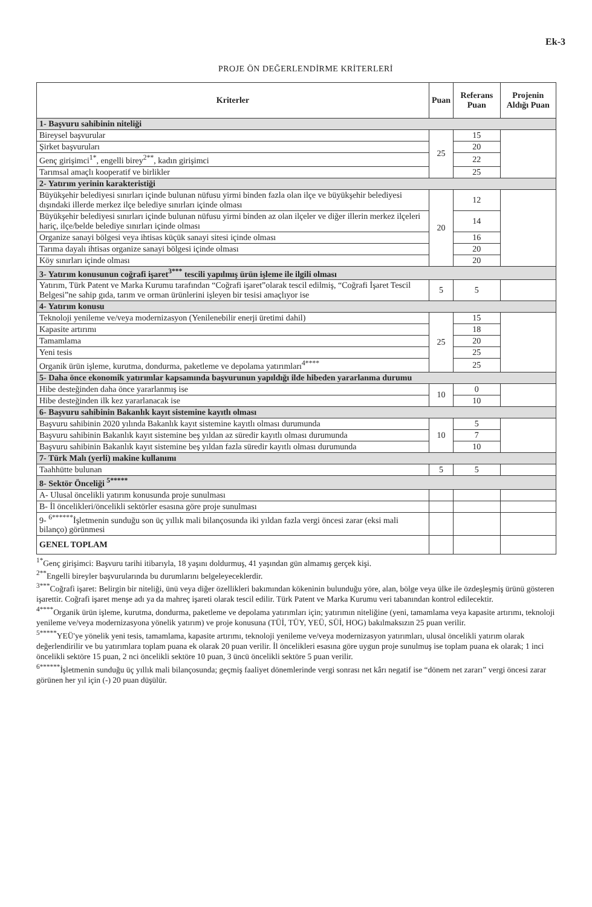Ek-3
PROJE ÖN DEĞERLENDİRME KRİTERLERİ
| Kriterler | Puan | Referans Puan | Projenin Aldığı Puan |
| --- | --- | --- | --- |
| 1- Başvuru sahibinin niteliği | | | |
| Bireysel başvurular | 25 | 15 | |
| Şirket başvuruları | | 20 | |
| Genç girişimci<sup>1*</sup>, engelli birey<sup>2**</sup>, kadın girişimci | | 22 | |
| Tarımsal amaçlı kooperatif ve birlikler | | 25 | |
| 2- Yatırım yerinin karakteristiği | | | |
| Büyükşehir belediyesi sınırları içinde bulunan nüfusu yirmi binden fazla olan ilçe ve büyükşehir belediyesi dışındaki illerde merkez ilçe belediye sınırları içinde olması | 20 | 12 | |
| Büyükşehir belediyesi sınırları içinde bulunan nüfusu yirmi binden az olan ilçeler ve diğer illerin merkez ilçeleri hariç, ilçe/belde belediye sınırları içinde olması | | 14 | |
| Organize sanayi bölgesi veya ihtisas küçük sanayi sitesi içinde olması | | 16 | |
| Tarıma dayalı ihtisas organize sanayi bölgesi içinde olması | | 20 | |
| Köy sınırları içinde olması | | 20 | |
| 3- Yatırım konusunun coğrafi işaret<sup>3***</sup> tescili yapılmış ürün işleme ile ilgili olması | | | |
| Yatırım, Türk Patent ve Marka Kurumu tarafından “Coğrafi işaret”olarak tescil edilmiş, “Coğrafi İşaret Tescil Belgesi”ne sahip gıda, tarım ve orman ürünlerini işleyen bir tesisi amaçlıyor ise | 5 | 5 | |
| 4- Yatırım konusu | | | |
| Teknoloji yenileme ve/veya modernizasyon (Yenilenebilir enerji üretimi dahil) | 25 | 15 | |
| Kapasite artırımı | | 18 | |
| Tamamlama | | 20 | |
| Yeni tesis | | 25 | |
| Organik ürün işleme, kurutma, dondurma, paketleme ve depolama yatırımları<sup>4****</sup> | | 25 | |
| 5- Daha önce ekonomik yatırımlar kapsamında başvurunun yapıldığı ilde hibeden yararlanma durumu | | | |
| Hibe desteğinden daha önce yararlanmış ise | 10 | 0 | |
| Hibe desteğinden ilk kez yararlanacak ise | | 10 | |
| 6- Başvuru sahibinin Bakanlık kayıt sistemine kayıtlı olması | | | |
| Başvuru sahibinin 2020 yılında Bakanlık kayıt sistemine kayıtlı olması durumunda | 10 | 5 | |
| Başvuru sahibinin Bakanlık kayıt sistemine beş yıldan az süredir kayıtlı olması durumunda | | 7 | |
| Başvuru sahibinin Bakanlık kayıt sistemine beş yıldan fazla süredir kayıtlı olması durumunda | | 10 | |
| 7- Türk Malı (yerli) makine kullanımı | | | |
| Taahhütte bulunan | 5 | 5 | |
| 8- Sektör Önceliği <sup>5*****</sup> | | | |
| A- Ulusal öncelikli yatırım konusunda proje sunulması | | | |
| B- İl öncelikleri/öncelikli sektörler esasına göre proje sunulması | | | |
| 9- <sup>6******</sup>İşletmenin sunduğu son üç yıllık mali bilançosunda iki yıldan fazla vergi öncesi zarar (eksi mali bilanço) görünmesi | | | |
| GENEL TOPLAM | | | |
<sup>1*</sup>Genç girişimci: Başvuru tarihi itibarıyla, 18 yaşını doldurmuş, 41 yaşından gün almamış gerçek kişi.
<sup>2**</sup>Engelli bireyler başvurularında bu durumlarını belgeleyeceklerdir.
<sup>3***</sup>Coğrafi işaret: Belirgin bir niteliği, ünü veya diğer özellikleri bakımından kökeninin bulunduğu yöre, alan, bölge veya ülke ile özdeşleşmiş ürünü gösteren işarettir. Coğrafi işaret menşe adı ya da mahreç işareti olarak tescil edilir. Türk Patent ve Marka Kurumu veri tabanından kontrol edilecektir.
<sup>4****</sup>Organik ürün işleme, kurutma, dondurma, paketleme ve depolama yatırımları için; yatırımın niteliğine (yeni, tamamlama veya kapasite artırımı, teknoloji yenileme ve/veya modernizasyona yönelik yatırım) ve proje konusuna (TÜİ, TÜY, YEÜ, SÜİ, HOG) bakılmaksızın 25 puan verilir.
<sup>5*****</sup>YEÜ'ye yönelik yeni tesis, tamamlama, kapasite artırımı, teknoloji yenileme ve/veya modernizasyon yatırımları, ulusal öncelikli yatırım olarak değerlendirilir ve bu yatırımlara toplam puana ek olarak 20 puan verilir. İl öncelikleri esasına göre uygun proje sunulmuş ise toplam puana ek olarak; 1 inci öncelikli sektöre 15 puan, 2 nci öncelikli sektöre 10 puan, 3 üncü öncelikli sektöre 5 puan verilir.
<sup>6******</sup>İşletmenin sunduğu üç yıllık mali bilançosunda; geçmiş faaliyet dönemlerinde vergi sonrası net kârı negatif ise “dönem net zararı” vergi öncesi zarar görünen her yıl için (-) 20 puan düşülür.